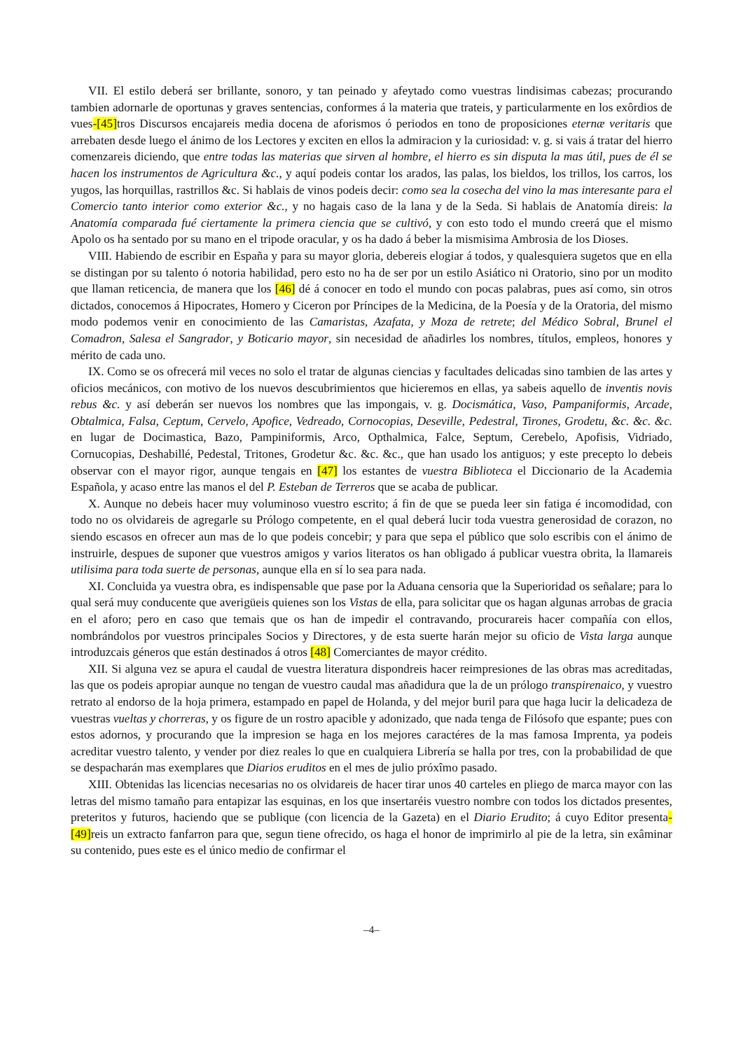VII. El estilo deberá ser brillante, sonoro, y tan peinado y afeytado como vuestras lindisimas cabezas; procurando tambien adornarle de oportunas y graves sentencias, conformes á la materia que trateis, y particularmente en los exôrdios de vues-[45] tros Discursos encajareis media docena de aforismos ó periodos en tono de proposiciones eternæ veritaris que arrebaten desde luego el ánimo de los Lectores y exciten en ellos la admiracion y la curiosidad: v. g. si vais á tratar del hierro comenzareis diciendo, que entre todas las materias que sirven al hombre, el hierro es sin disputa la mas útil, pues de él se hacen los instrumentos de Agricultura &c., y aquí podeis contar los arados, las palas, los bieldos, los trillos, los carros, los yugos, las horquillas, rastrillos &c. Si hablais de vinos podeis decir: como sea la cosecha del vino la mas interesante para el Comercio tanto interior como exterior &c., y no hagais caso de la lana y de la Seda. Si hablais de Anatomía direis: la Anatomía comparada fué ciertamente la primera ciencia que se cultivó, y con esto todo el mundo creerá que el mismo Apolo os ha sentado por su mano en el tripode oracular, y os ha dado á beber la mismisima Ambrosia de los Dioses.
VIII. Habiendo de escribir en España y para su mayor gloria, debereis elogiar á todos, y qualesquiera sugetos que en ella se distingan por su talento ó notoria habilidad, pero esto no ha de ser por un estilo Asiático ni Oratorio, sino por un modito que llaman reticencia, de manera que los [46] dé á conocer en todo el mundo con pocas palabras, pues así como, sin otros dictados, conocemos á Hipocrates, Homero y Ciceron por Príncipes de la Medicina, de la Poesía y de la Oratoria, del mismo modo podemos venir en conocimiento de las Camaristas, Azafata, y Moza de retrete; del Médico Sobral, Brunel el Comadron, Salesa el Sangrador, y Boticario mayor, sin necesidad de añadirles los nombres, títulos, empleos, honores y mérito de cada uno.
IX. Como se os ofrecerá mil veces no solo el tratar de algunas ciencias y facultades delicadas sino tambien de las artes y oficios mecánicos, con motivo de los nuevos descubrimientos que hicieremos en ellas, ya sabeis aquello de inventis novis rebus &c. y así deberán ser nuevos los nombres que las impongais, v. g. Docismática, Vaso, Pampaniformis, Arcade, Obtalmica, Falsa, Ceptum, Cervelo, Apofice, Vedreado, Cornocopias, Deseville, Pedestral, Tirones, Grodetu, &c. &c. &c. en lugar de Docimastica, Bazo, Pampiniformis, Arco, Opthalmica, Falce, Septum, Cerebelo, Apofisis, Vidriado, Cornucopias, Deshabillé, Pedestal, Tritones, Grodetur &c. &c. &c., que han usado los antiguos; y este precepto lo debeis observar con el mayor rigor, aunque tengais en [47] los estantes de vuestra Biblioteca el Diccionario de la Academia Española, y acaso entre las manos el del P. Esteban de Terreros que se acaba de publicar.
X. Aunque no debeis hacer muy voluminoso vuestro escrito; á fin de que se pueda leer sin fatiga é incomodidad, con todo no os olvidareis de agregarle su Prólogo competente, en el qual deberá lucir toda vuestra generosidad de corazon, no siendo escasos en ofrecer aun mas de lo que podeis concebir; y para que sepa el público que solo escribis con el ánimo de instruirle, despues de suponer que vuestros amigos y varios literatos os han obligado á publicar vuestra obrita, la llamareis utilisima para toda suerte de personas, aunque ella en sí lo sea para nada.
XI. Concluida ya vuestra obra, es indispensable que pase por la Aduana censoria que la Superioridad os señalare; para lo qual será muy conducente que averigüeis quienes son los Vistas de ella, para solicitar que os hagan algunas arrobas de gracia en el aforo; pero en caso que temais que os han de impedir el contravando, procurareis hacer compañía con ellos, nombrándolos por vuestros principales Socios y Directores, y de esta suerte harán mejor su oficio de Vista larga aunque introduzcais géneros que están destinados á otros [48] Comerciantes de mayor crédito.
XII. Si alguna vez se apura el caudal de vuestra literatura dispondreis hacer reimpresiones de las obras mas acreditadas, las que os podeis apropiar aunque no tengan de vuestro caudal mas añadidura que la de un prólogo transpirenaico, y vuestro retrato al endorso de la hoja primera, estampado en papel de Holanda, y del mejor buril para que haga lucir la delicadeza de vuestras vueltas y chorreras, y os figure de un rostro apacible y adonizado, que nada tenga de Filósofo que espante; pues con estos adornos, y procurando que la impresion se haga en los mejores caractéres de la mas famosa Imprenta, ya podeis acreditar vuestro talento, y vender por diez reales lo que en cualquiera Librería se halla por tres, con la probabilidad de que se despacharán mas exemplares que Diarios eruditos en el mes de julio próxîmo pasado.
XIII. Obtenidas las licencias necesarias no os olvidareis de hacer tirar unos 40 carteles en pliego de marca mayor con las letras del mismo tamaño para entapizar las esquinas, en los que insertaréis vuestro nombre con todos los dictados presentes, preteritos y futuros, haciendo que se publique (con licencia de la Gazeta) en el Diario Erudito; á cuyo Editor presenta-[49] reis un extracto fanfarron para que, segun tiene ofrecido, os haga el honor de imprimirlo al pie de la letra, sin exâminar su contenido, pues este es el único medio de confirmar el
–4–